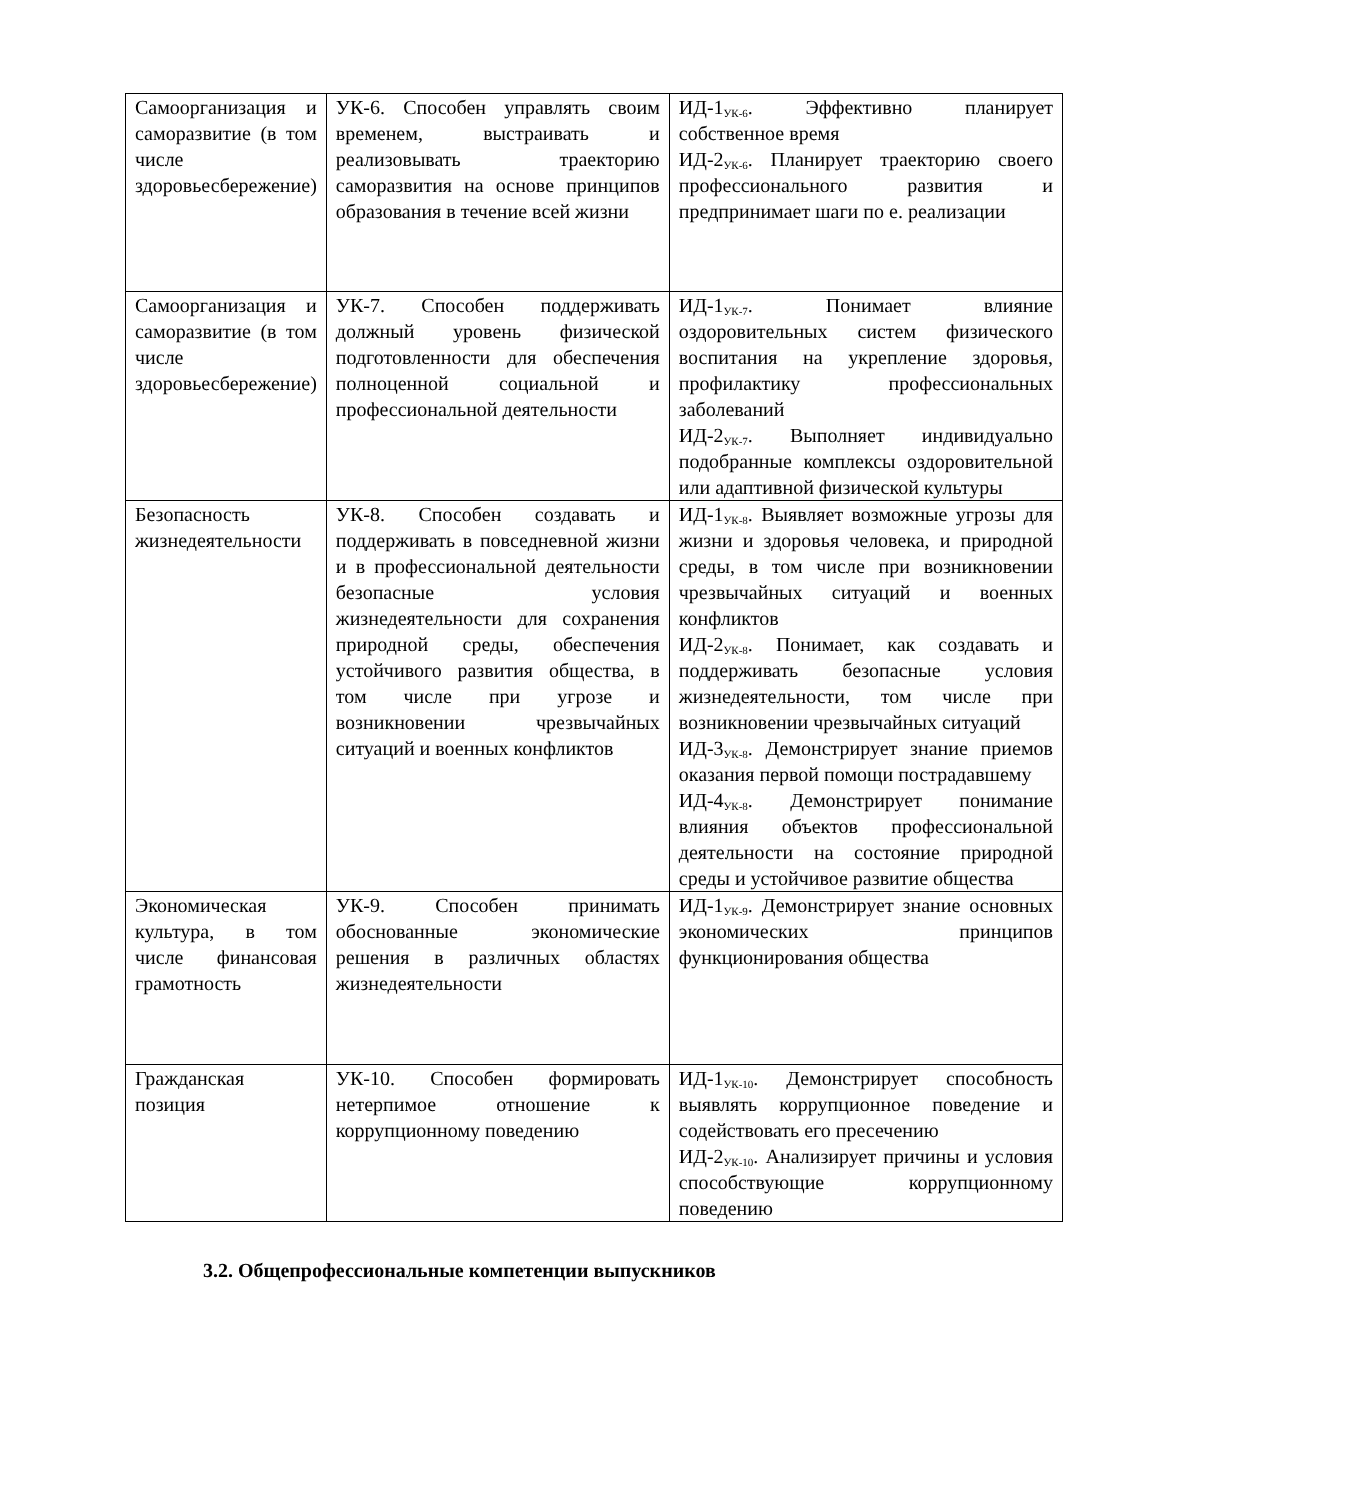| Самоорганизация и саморазвитие (в том числе здоровьесбережение) | УК-6. Способен управлять своим временем, выстраивать и реализовывать траекторию саморазвития на основе принципов образования в течение всей жизни | ИД-1<sub>УК-6</sub>. Эффективно планирует собственное время ИД-2<sub>УК-6</sub>. Планирует траекторию своего профессионального развития и предпринимает шаги по е. реализации |
| Самоорганизация и саморазвитие (в том числе здоровьесбережение) | УК-7. Способен поддерживать должный уровень физической подготовленности для обеспечения полноценной социальной и профессиональной деятельности | ИД-1<sub>УК-7</sub>. Понимает влияние оздоровительных систем физического воспитания на укрепление здоровья, профилактику профессиональных заболеваний ИД-2<sub>УК-7</sub>. Выполняет индивидуально подобранные комплексы оздоровительной или адаптивной физической культуры |
| Безопасность жизнедеятельности | УК-8. Способен создавать и поддерживать в повседневной жизни и в профессиональной деятельности безопасные условия жизнедеятельности для сохранения природной среды, обеспечения устойчивого развития общества, в том числе при угрозе и возникновении чрезвычайных ситуаций и военных конфликтов | ИД-1<sub>УК-8</sub>. Выявляет возможные угрозы для жизни и здоровья человека, и природной среды, в том числе при возникновении чрезвычайных ситуаций и военных конфликтов ИД-2<sub>УК-8</sub>. Понимает, как создавать и поддерживать безопасные условия жизнедеятельности, том числе при возникновении чрезвычайных ситуаций ИД-3<sub>УК-8</sub>. Демонстрирует знание приемов оказания первой помощи пострадавшему ИД-4<sub>УК-8</sub>. Демонстрирует понимание влияния объектов профессиональной деятельности на состояние природной среды и устойчивое развитие общества |
| Экономическая культура, в том числе финансовая грамотность | УК-9. Способен принимать обоснованные экономические решения в различных областях жизнедеятельности | ИД-1<sub>УК-9</sub>. Демонстрирует знание основных экономических принципов функционирования общества |
| Гражданская позиция | УК-10. Способен формировать нетерпимое отношение к коррупционному поведению | ИД-1<sub>УК-10</sub>. Демонстрирует способность выявлять коррупционное поведение и содействовать его пресечению ИД-2<sub>УК-10</sub>. Анализирует причины и условия способствующие коррупционному поведению |
3.2. Общепрофессиональные компетенции выпускников